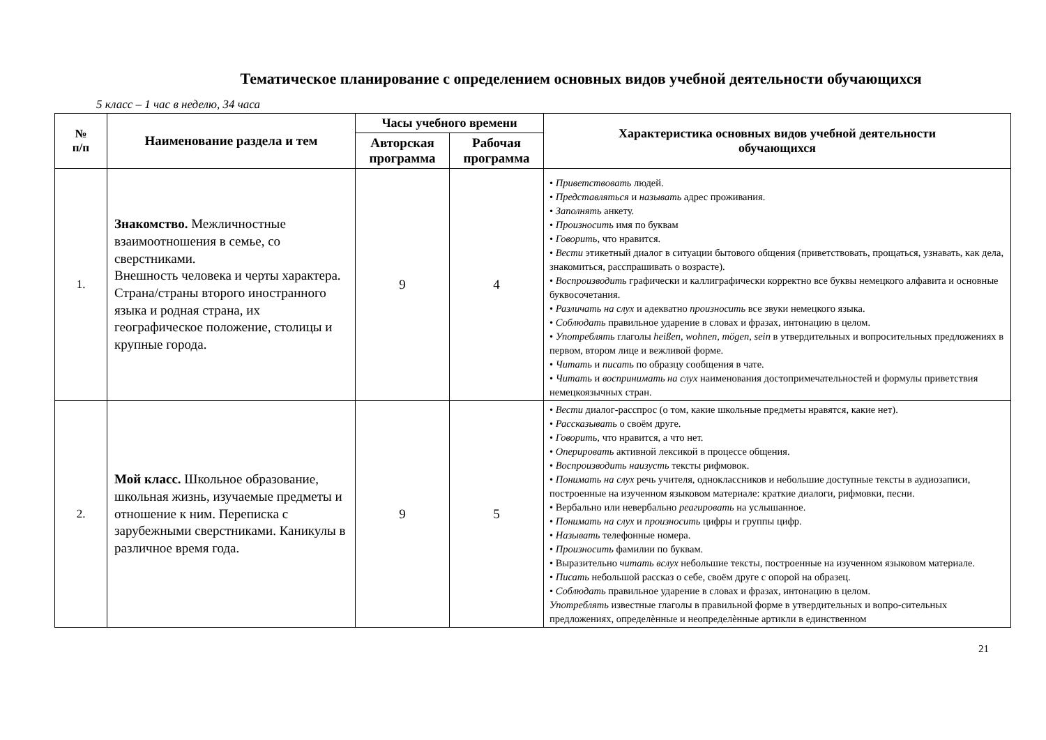Тематическое планирование с определением основных видов учебной деятельности обучающихся
5 класс – 1 час в неделю, 34 часа
| № п/п | Наименование раздела и тем | Часы учебного времени | | Характеристика основных видов учебной деятельности обучающихся |
| --- | --- | --- | --- | --- |
| | | Авторская программа | Рабочая программа | |
| 1. | Знакомство. Межличностные взаимоотношения в семье, со сверстниками. Внешность человека и черты характера. Страна/страны второго иностранного языка и родная страна, их географическое положение, столицы и крупные города. | 9 | 4 | • Приветствовать людей. • Представляться и называть адрес проживания. • Заполнять анкету. • Произносить имя по буквам • Говорить , что нравится. • Вести этикетный диалог в ситуации бытового общения (приветствовать, прощаться, узнавать, как дела, знакомиться, расспрашивать о возрасте). • Воспроизводить графически и каллиграфически корректно все буквы немецкого алфавита и основные буквосочетания. • Различать на слух и адекватно произносить все звуки немецкого языка. • Соблюдать правильное ударение в словах и фразах, интонацию в целом. • Употреблять глаголы heißen, wohnen, mögen, sein в утвердительных и вопросительных предложениях в первом, втором лице и вежливой форме. • Читать и писать по образцу сообщения в чате. • Читать и воспринимать на слух наименования достопримечательностей и формулы приветствия немецкоязычных стран. |
| 2. | Мой класс. Школьное образование, школьная жизнь, изучаемые предметы и отношение к ним. Переписка с зарубежными сверстниками. Каникулы в различное время года. | 9 | 5 | • Вести диалог-расспрос (о том, какие школьные предметы нравятся, какие нет). • Рассказывать о своём друге. • Говорить, что нравится, а что нет. • Оперировать активной лексикой в процессе общения. • Воспроизводить наизусть тексты рифмовок. • Понимать на слух речь учителя, одноклассников и небольшие доступные тексты в аудиозаписи, построенные на изученном языковом материале: краткие диалоги, рифмовки, песни. • Вербально или невербально реагировать на услышанное. • Понимать на слух и произносить цифры и группы цифр. • Называть телефонные номера. • Произносить фамилии по буквам. • Выразительно читать вслух небольшие тексты, построенные на изученном языковом материале. • Писать небольшой рассказ о себе, своём друге с опорой на образец. • Соблюдать правильное ударение в словах и фразах, интонацию в целом. Употреблять известные глаголы в правильной форме в утвердительных и вопро-сительных предложениях, определѐнные и неопределѐнные артикли в единственном |
21